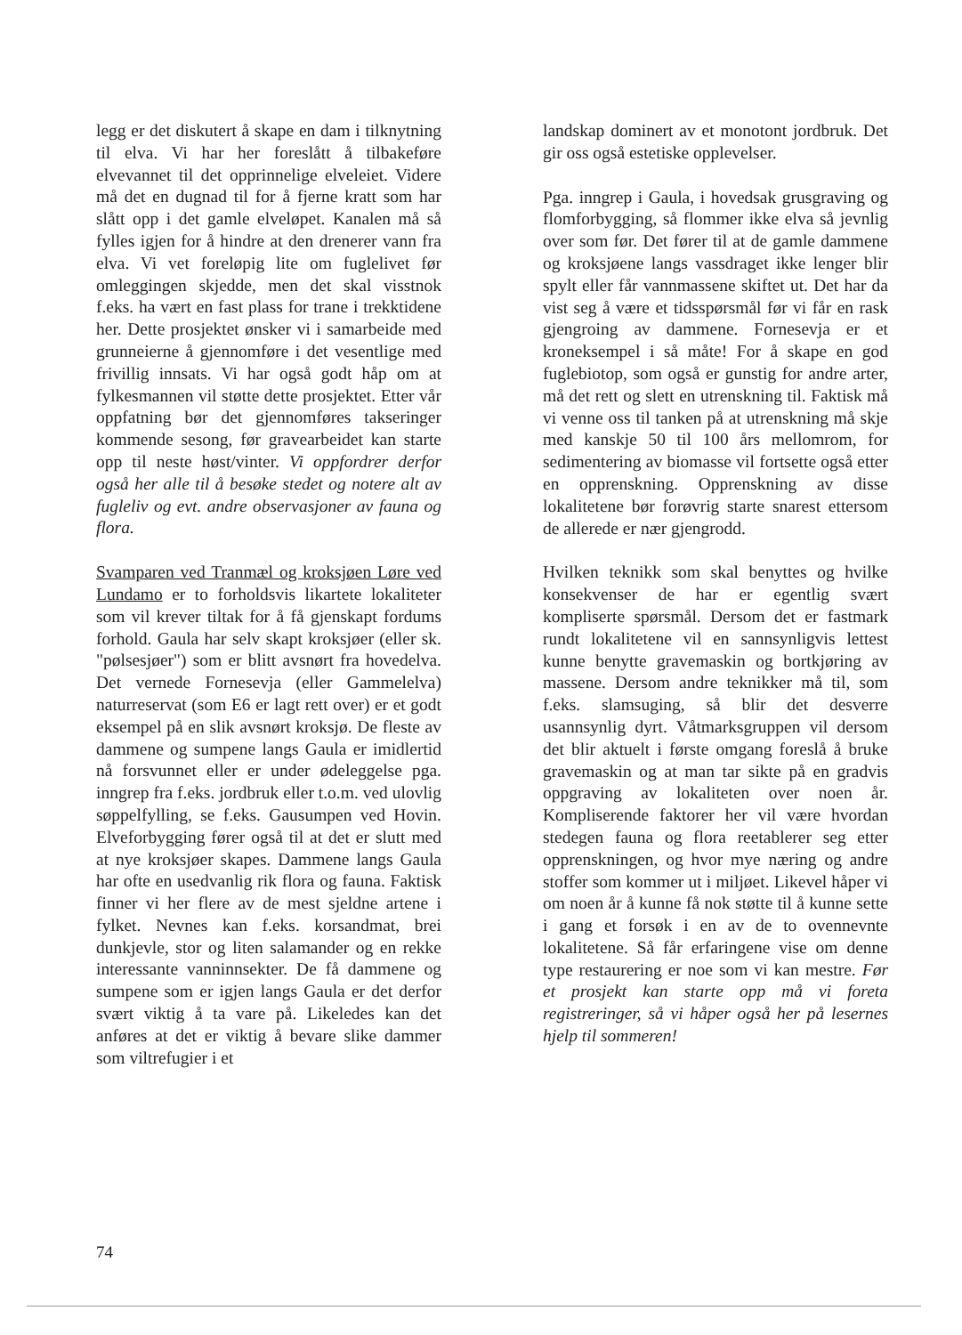legg er det diskutert å skape en dam i tilknytning til elva. Vi har her foreslått å tilbakeføre elvevannet til det opprinnelige elveleiet. Videre må det en dugnad til for å fjerne kratt som har slått opp i det gamle elveløpet. Kanalen må så fylles igjen for å hindre at den drenerer vann fra elva. Vi vet foreløpig lite om fuglelivet før omleggingen skjedde, men det skal visstnok f.eks. ha vært en fast plass for trane i trekktidene her. Dette prosjektet ønsker vi i samarbeide med grunneierne å gjennomføre i det vesentlige med frivillig innsats. Vi har også godt håp om at fylkesmannen vil støtte dette prosjektet. Etter vår oppfatning bør det gjennomføres takseringer kommende sesong, før gravearbeidet kan starte opp til neste høst/vinter. Vi oppfordrer derfor også her alle til å besøke stedet og notere alt av fugleliv og evt. andre observasjoner av fauna og flora.
Svamparen ved Tranmæl og kroksjøen Løre ved Lundamo er to forholdsvis likartete lokaliteter som vil krever tiltak for å få gjenskapt fordums forhold. Gaula har selv skapt kroksjøer (eller sk. "pølsesjøer") som er blitt avsnørt fra hovedelva. Det vernede Fornesevja (eller Gammelelva) naturreservat (som E6 er lagt rett over) er et godt eksempel på en slik avsnørt kroksjø. De fleste av dammene og sumpene langs Gaula er imidlertid nå forsvunnet eller er under ødeleggelse pga. inngrep fra f.eks. jordbruk eller t.o.m. ved ulovlig søppelfylling, se f.eks. Gausumpen ved Hovin. Elveforbygging fører også til at det er slutt med at nye kroksjøer skapes. Dammene langs Gaula har ofte en usedvanlig rik flora og fauna. Faktisk finner vi her flere av de mest sjeldne artene i fylket. Nevnes kan f.eks. korsandmat, brei dunkjevle, stor og liten salamander og en rekke interessante vanninnsekter. De få dammene og sumpene som er igjen langs Gaula er det derfor svært viktig å ta vare på. Likeledes kan det anføres at det er viktig å bevare slike dammer som viltrefugier i et
landskap dominert av et monotont jordbruk. Det gir oss også estetiske opplevelser.
Pga. inngrep i Gaula, i hovedsak grusgraving og flomforbygging, så flommer ikke elva så jevnlig over som før. Det fører til at de gamle dammene og kroksjøene langs vassdraget ikke lenger blir spylt eller får vannmassene skiftet ut. Det har da vist seg å være et tidsspørsmål før vi får en rask gjengroing av dammene. Fornesevja er et kroneksempel i så måte! For å skape en god fuglebiotop, som også er gunstig for andre arter, må det rett og slett en utrenskning til. Faktisk må vi venne oss til tanken på at utrenskning må skje med kanskje 50 til 100 års mellomrom, for sedimentering av biomasse vil fortsette også etter en opprenskning. Opprenskning av disse lokalitetene bør forøvrig starte snarest ettersom de allerede er nær gjengrodd.
Hvilken teknikk som skal benyttes og hvilke konsekvenser de har er egentlig svært kompliserte spørsmål. Dersom det er fastmark rundt lokalitetene vil en sannsynligvis lettest kunne benytte gravemaskin og bortkjøring av massene. Dersom andre teknikker må til, som f.eks. slamsuging, så blir det desverre usannsynlig dyrt. Våtmarksgruppen vil dersom det blir aktuelt i første omgang foreslå å bruke gravemaskin og at man tar sikte på en gradvis oppgraving av lokaliteten over noen år. Kompliserende faktorer her vil være hvordan stedegen fauna og flora reetablerer seg etter opprenskningen, og hvor mye næring og andre stoffer som kommer ut i miljøet. Likevel håper vi om noen år å kunne få nok støtte til å kunne sette i gang et forsøk i en av de to ovennevnte lokalitetene. Så får erfaringene vise om denne type restaurering er noe som vi kan mestre. Før et prosjekt kan starte opp må vi foreta registreringer, så vi håper også her på lesernes hjelp til sommeren!
74